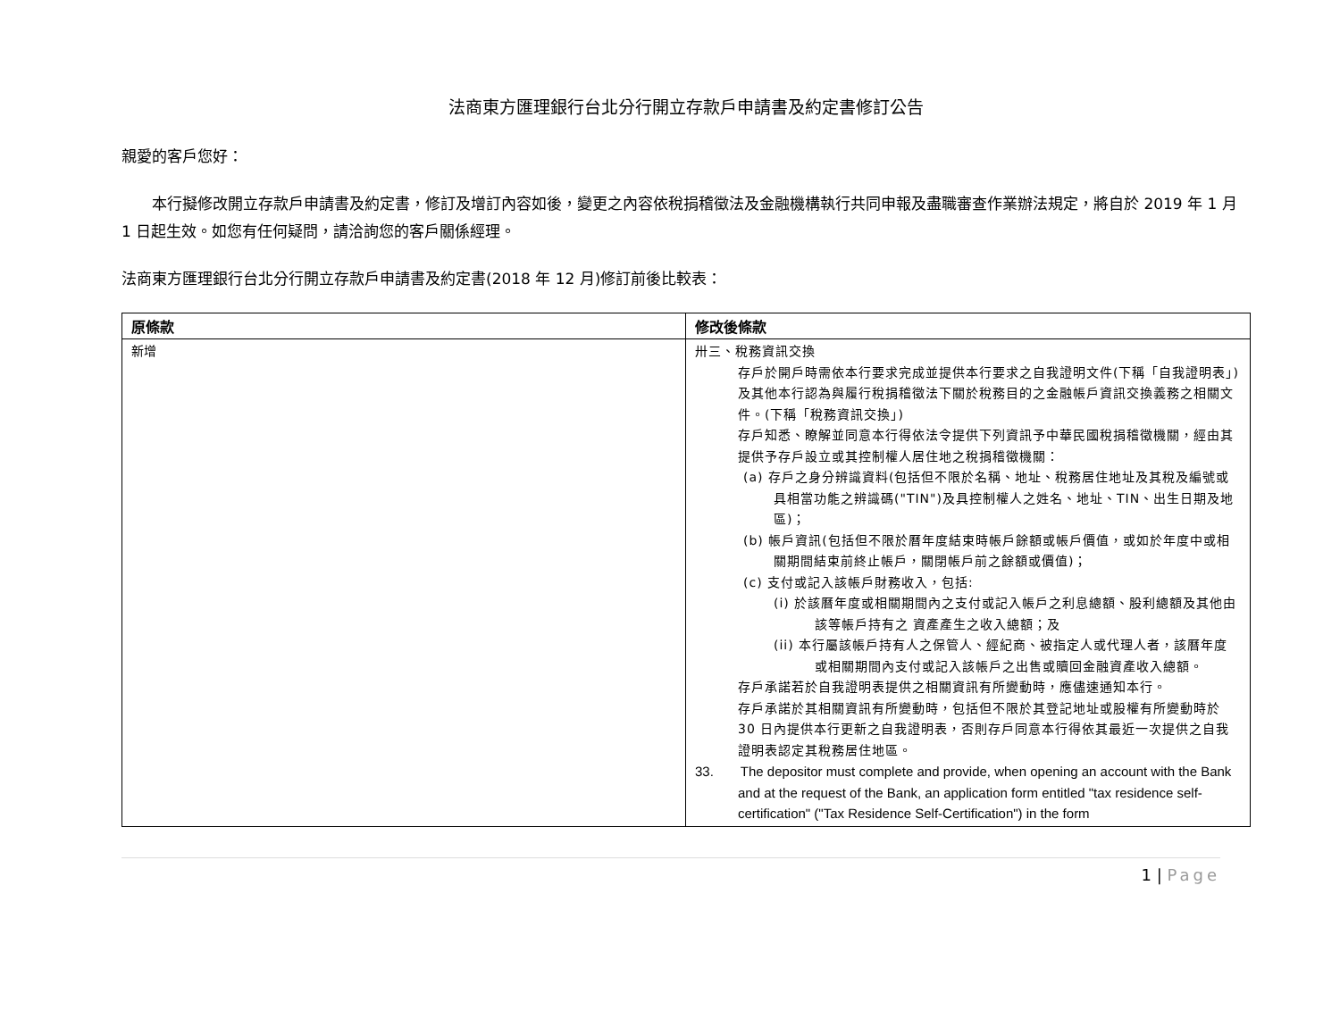法商東方匯理銀行台北分行開立存款戶申請書及約定書修訂公告
親愛的客戶您好：
  本行擬修改開立存款戶申請書及約定書，修訂及增訂內容如後，變更之內容依稅捐稽徵法及金融機構執行共同申報及盡職審查作業辦法規定，將自於 2019 年 1 月 1 日起生效。如您有任何疑問，請洽詢您的客戶關係經理。
法商東方匯理銀行台北分行開立存款戶申請書及約定書(2018 年 12 月)修訂前後比較表：
| 原條款 | 修改後條款 |
| --- | --- |
| 新增 | 卅三、稅務資訊交換 存戶於開戶時需依本行要求完成並提供本行要求之自我證明文件(下稱「自我證明表」)及其他本行認為與履行稅捐稽徵法下關於稅務目的之金融帳戶資訊交換義務之相關文件。(下稱「稅務資訊交換」) 存戶知悉、瞭解並同意本行得依法令提供下列資訊予中華民國稅捐稽徵機關，經由其提供予存戶設立或其控制權人居住地之稅捐稽徵機關： (a) 存戶之身分辨識資料(包括但不限於名稱、地址、稅務居住地址及其稅及編號或具相當功能之辨識碼("TIN")及具控制權人之姓名、地址、TIN、出生日期及地區)； (b) 帳戶資訊(包括但不限於曆年度結束時帳戶餘額或帳戶價值，或如於年度中或相關期間結束前終止帳戶，關閉帳戶前之餘額或價值)； (c) 支付或記入該帳戶財務收入，包括: (i) 於該曆年度或相關期間內之支付或記入帳戶之利息總額、股利總額及其他由該等帳戶持有之 資產產生之收入總額；及 (ii) 本行屬該帳戶持有人之保管人、經紀商、被指定人或代理人者，該曆年度或相關期間內支付或記入該帳戶之出售或贖回金融資產收入總額。 存戶承諾若於自我證明表提供之相關資訊有所變動時，應儘速通知本行。 存戶承諾於其相關資訊有所變動時，包括但不限於其登記地址或股權有所變動時於 30 日內提供本行更新之自我證明表，否則存戶同意本行得依其最近一次提供之自我證明表認定其稅務居住地區。 33. The depositor must complete and provide, when opening an account with the Bank and at the request of the Bank, an application form entitled "tax residence self-certification" ("Tax Residence Self-Certification") in the form |
1 | Page